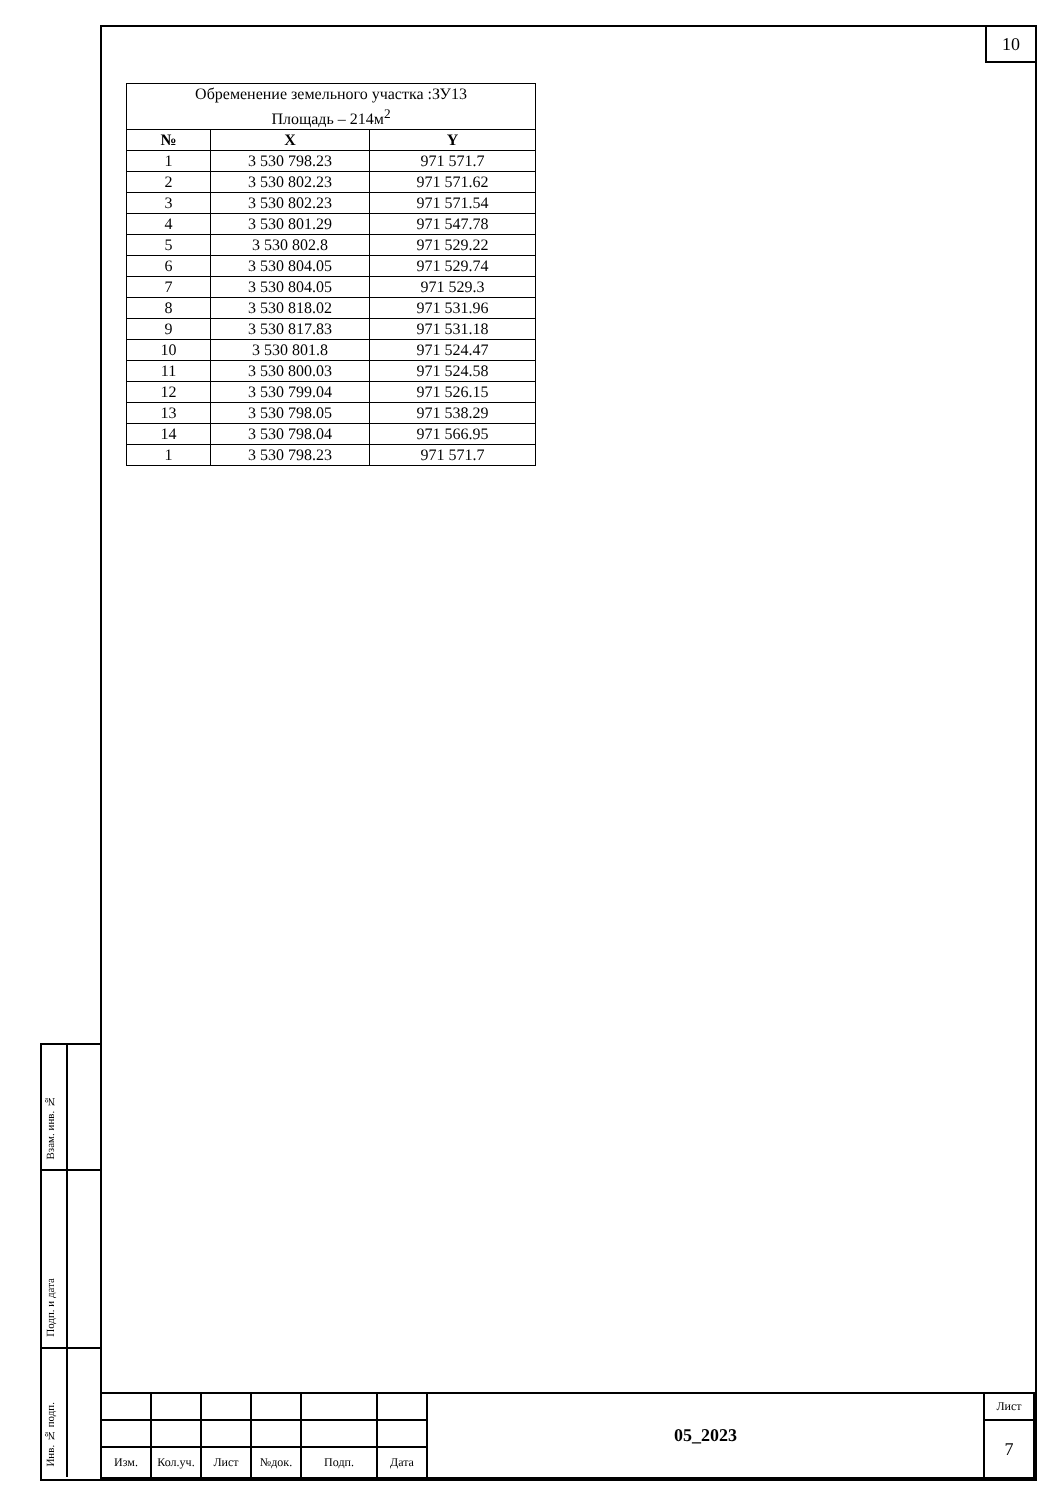10
| Обременение земельного участка :ЗУ13 Площадь – 214м<sup>2</sup> | | |
| № | X | Y |
| 1 | 3 530 798.23 | 971 571.7 |
| 2 | 3 530 802.23 | 971 571.62 |
| 3 | 3 530 802.23 | 971 571.54 |
| 4 | 3 530 801.29 | 971 547.78 |
| 5 | 3 530 802.8 | 971 529.22 |
| 6 | 3 530 804.05 | 971 529.74 |
| 7 | 3 530 804.05 | 971 529.3 |
| 8 | 3 530 818.02 | 971 531.96 |
| 9 | 3 530 817.83 | 971 531.18 |
| 10 | 3 530 801.8 | 971 524.47 |
| 11 | 3 530 800.03 | 971 524.58 |
| 12 | 3 530 799.04 | 971 526.15 |
| 13 | 3 530 798.05 | 971 538.29 |
| 14 | 3 530 798.04 | 971 566.95 |
| 1 | 3 530 798.23 | 971 571.7 |
Взам. инв. №
Подп. и дата
Инв. № подп.
| | | | | | | 05_2023 | Лист |
| | | | | | | | 7 |
| Изм. | Кол.уч. | Лист | №док. | Подп. | Дата | | |